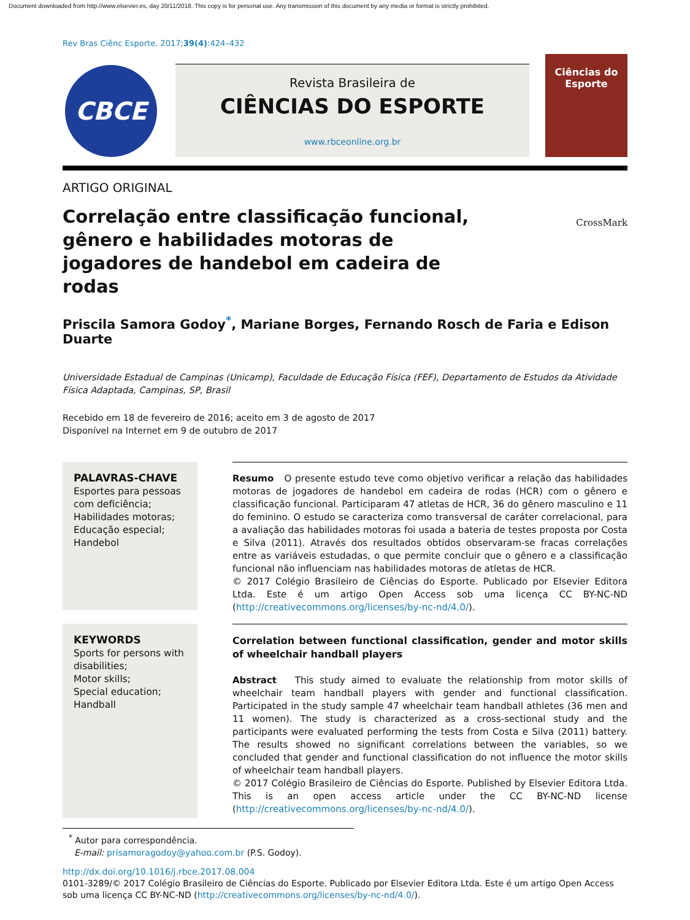Document downloaded from http://www.elsevier.es, day 20/11/2018. This copy is for personal use. Any transmission of this document by any media or format is strictly prohibited.
Rev Bras Ciênc Esporte. 2017;39(4):424–432
CBCE
Revista Brasileira de
CIÊNCIAS DO ESPORTE
www.rbceonline.org.br
Ciências do Esporte
ARTIGO ORIGINAL
Correlação entre classificação funcional, gênero e habilidades motoras de jogadores de handebol em cadeira de rodas
CrossMark
Priscila Samora Godoy<sup>*</sup>, Mariane Borges, Fernando Rosch de Faria e Edison Duarte
Universidade Estadual de Campinas (Unicamp), Faculdade de Educação Física (FEF), Departamento de Estudos da Atividade Física Adaptada, Campinas, SP, Brasil
Recebido em 18 de fevereiro de 2016; aceito em 3 de agosto de 2017
Disponível na Internet em 9 de outubro de 2017
PALAVRAS-CHAVE
Esportes para pessoas com deficiência;
Habilidades motoras;
Educação especial;
Handebol
Resumo O presente estudo teve como objetivo verificar a relação das habilidades motoras de jogadores de handebol em cadeira de rodas (HCR) com o gênero e classificação funcional. Participaram 47 atletas de HCR, 36 do gênero masculino e 11 do feminino. O estudo se caracteriza como transversal de caráter correlacional, para a avaliação das habilidades motoras foi usada a bateria de testes proposta por Costa e Silva (2011). Através dos resultados obtidos observaram-se fracas correlações entre as variáveis estudadas, o que permite concluir que o gênero e a classificação funcional não influenciam nas habilidades motoras de atletas de HCR.
© 2017 Colégio Brasileiro de Ciências do Esporte. Publicado por Elsevier Editora Ltda. Este é um artigo Open Access sob uma licença CC BY-NC-ND (http://creativecommons.org/licenses/by-nc-nd/4.0/).
KEYWORDS
Sports for persons with disabilities;
Motor skills;
Special education;
Handball
Correlation between functional classification, gender and motor skills of wheelchair handball players
Abstract This study aimed to evaluate the relationship from motor skills of wheelchair team handball players with gender and functional classification. Participated in the study sample 47 wheelchair team handball athletes (36 men and 11 women). The study is characterized as a cross-sectional study and the participants were evaluated performing the tests from Costa e Silva (2011) battery. The results showed no significant correlations between the variables, so we concluded that gender and functional classification do not influence the motor skills of wheelchair team handball players.
© 2017 Colégio Brasileiro de Ciências do Esporte. Published by Elsevier Editora Ltda. This is an open access article under the CC BY-NC-ND license (http://creativecommons.org/licenses/by-nc-nd/4.0/).
<sup>*</sup> Autor para correspondência.
E-mail: prisamoragodoy@yahoo.com.br (P.S. Godoy).
http://dx.doi.org/10.1016/j.rbce.2017.08.004
0101-3289/© 2017 Colégio Brasileiro de Ciências do Esporte. Publicado por Elsevier Editora Ltda. Este é um artigo Open Access sob uma licença CC BY-NC-ND (http://creativecommons.org/licenses/by-nc-nd/4.0/).